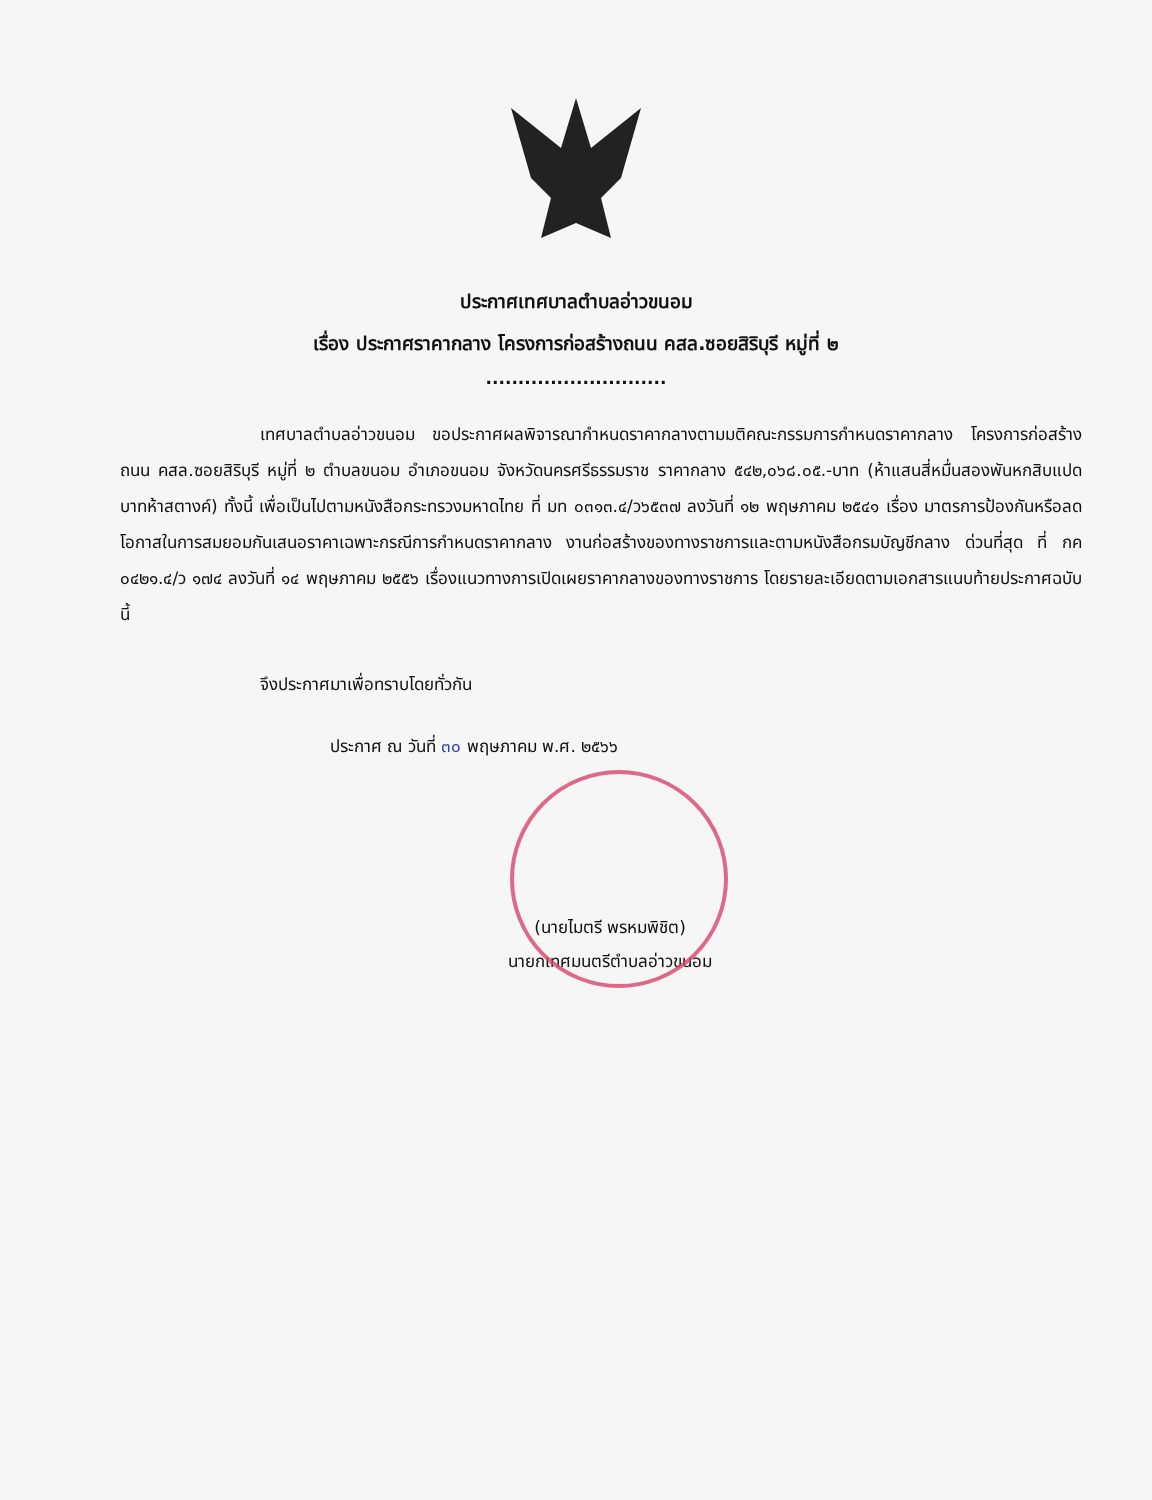ประกาศเทศบาลตำบลอ่าวขนอม
เรื่อง ประกาศราคากลาง โครงการก่อสร้างถนน คสล.ซอยสิริบุรี หมู่ที่ ๒
............................
เทศบาลตำบลอ่าวขนอม ขอประกาศผลพิจารณากำหนดราคากลางตามมติคณะกรรมการกำหนดราคากลาง โครงการก่อสร้างถนน คสล.ซอยสิริบุรี หมู่ที่ ๒ ตำบลขนอม อำเภอขนอม จังหวัดนครศรีธรรมราช ราคากลาง ๕๔๒,๐๖๘.๐๕.-บาท (ห้าแสนสี่หมื่นสองพันหกสิบแปดบาทห้าสตางค์) ทั้งนี้ เพื่อเป็นไปตามหนังสือกระทรวงมหาดไทย ที่ มท ๐๓๑๓.๔/ว๖๕๓๗ ลงวันที่ ๑๒ พฤษภาคม ๒๕๔๑ เรื่อง มาตรการป้องกันหรือลดโอกาสในการสมยอมกันเสนอราคาเฉพาะกรณีการกำหนดราคากลาง งานก่อสร้างของทางราชการและตามหนังสือกรมบัญชีกลาง ด่วนที่สุด ที่ กค ๐๔๒๑.๔/ว ๑๗๔ ลงวันที่ ๑๔ พฤษภาคม ๒๕๕๖ เรื่องแนวทางการเปิดเผยราคากลางของทางราชการ โดยรายละเอียดตามเอกสารแนบท้ายประกาศฉบับนี้
จึงประกาศมาเพื่อทราบโดยทั่วกัน
ประกาศ ณ วันที่ ๓๐ พฤษภาคม พ.ศ. ๒๕๖๖
(นายไมตรี พรหมพิชิต)
นายกเทศมนตรีตำบลอ่าวขนอม